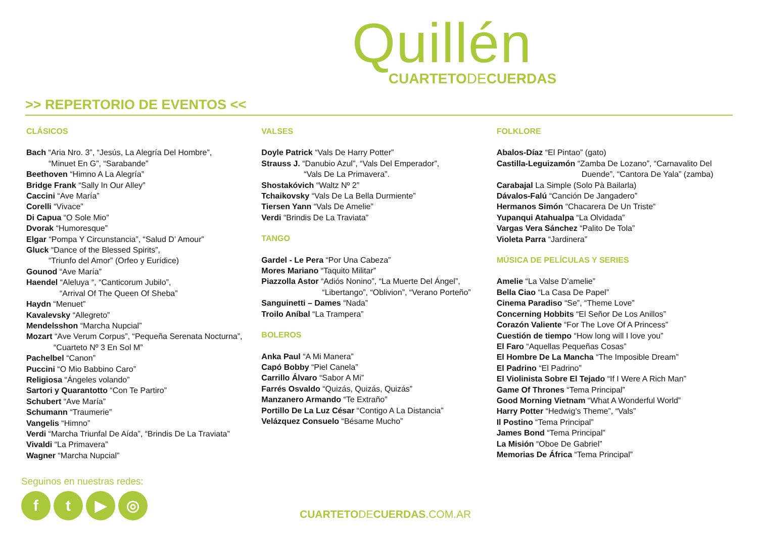Quillén
CUARTETODECUERDAS
>> REPERTORIO DE EVENTOS <<
CLÁSICOS
Bach “Aria Nro. 3”, “Jesús, La Alegría Del Hombre”,
“Minuet En G”, “Sarabande”
Beethoven “Himno A La Alegría”
Bridge Frank “Sally In Our Alley”
Caccini “Ave María”
Corelli “Vivace”
Di Capua “O Sole Mio”
Dvorak “Humoresque”
Elgar “Pompa Y Circunstancia”, “Salud D’ Amour”
Gluck “Dance of the Blessed Spirits”,
“Triunfo del Amor” (Orfeo y Eurídice)
Gounod “Ave María”
Haendel “Aleluya “, “Canticorum Jubilo”,
“Arrival Of The Queen Of Sheba”
Haydn “Menuet”
Kavalevsky “Allegreto”
Mendelsshon “Marcha Nupcial”
Mozart “Ave Verum Corpus”, “Pequeña Serenata Nocturna”,
“Cuarteto Nº 3 En Sol M”
Pachelbel “Canon”
Puccini “O Mio Babbino Caro”
Religiosa “Ángeles volando”
Sartori y Quarantotto “Con Te Partiro”
Schubert “Ave María”
Schumann “Traumerie”
Vangelis “Himno”
Verdi “Marcha Triunfal De Aída”, “Brindis De La Traviata”
Vivaldi “La Primavera”
Wagner “Marcha Nupcial”
VALSES
Doyle Patrick “Vals De Harry Potter”
Strauss J. “Danubio Azul”, “Vals Del Emperador”,
“Vals De La Primavera”.
Shostakóvich “Waltz Nº 2”
Tchaikovsky “Vals De La Bella Durmiente”
Tiersen Yann “Vals De Amelie”
Verdi “Brindis De La Traviata”
TANGO
Gardel - Le Pera “Por Una Cabeza”
Mores Mariano “Taquito Militar”
Piazzolla Astor “Adiós Nonino”, “La Muerte Del Ángel”,
“Libertango”, “Oblivion”, “Verano Porteño”
Sanguinetti – Dames “Nada”
Troilo Aníbal “La Trampera”
BOLEROS
Anka Paul “A Mi Manera”
Capó Bobby “Piel Canela”
Carrillo Álvaro “Sabor A Mi”
Farrés Osvaldo “Quizás, Quizás, Quizás”
Manzanero Armando “Te Extraño”
Portillo De La Luz César “Contigo A La Distancia”
Velázquez Consuelo “Bésame Mucho”
FOLKLORE
Abalos-Díaz “El Pintao” (gato)
Castilla-Leguizamón “Zamba De Lozano”, “Carnavalito Del
Duende”, “Cantora De Yala” (zamba)
Carabajal La Simple (Solo Pà Bailarla)
Dávalos-Falú “Canción De Jangadero”
Hermanos Simón “Chacarera De Un Triste“
Yupanqui Atahualpa “La Olvidada”
Vargas Vera Sánchez “Palito De Tola”
Violeta Parra “Jardinera”
MÚSICA DE PELÍCULAS Y SERIES
Amelie “La Valse D’amelie”
Bella Ciao “La Casa De Papel”
Cinema Paradiso “Se”, “Theme Love”
Concerning Hobbits “El Señor De Los Anillos”
Corazón Valiente “For The Love Of A Princess”
Cuestión de tiempo “How long will I love you”
El Faro “Aquellas Pequeñas Cosas”
El Hombre De La Mancha “The Imposible Dream”
El Padrino “El Padrino”
El Violinista Sobre El Tejado “If I Were A Rich Man”
Game Of Thrones “Tema Principal”
Good Morning Vietnam “What A Wonderful World”
Harry Potter “Hedwig’s Theme”, “Vals”
Il Postino “Tema Principal”
James Bond “Tema Principal”
La Misión “Oboe De Gabriel”
Memorias De África “Tema Principal”
Seguinos en nuestras redes:
ft ▶ ◎
CUARTETODECUERDAS.COM.AR